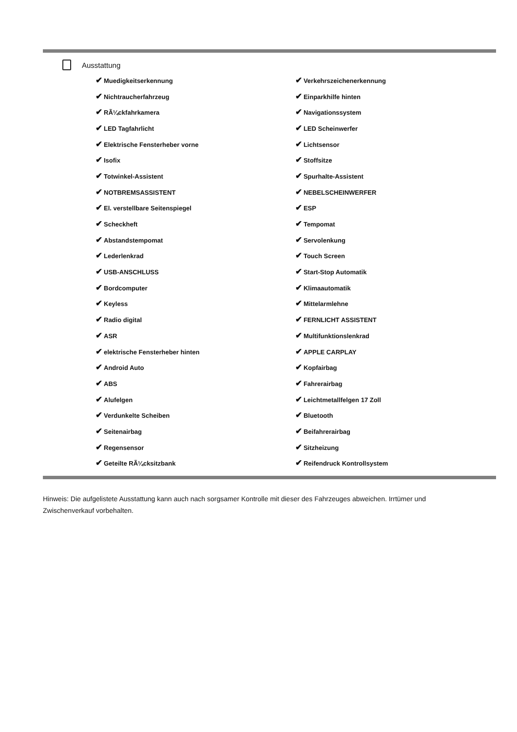Ausstattung
| ✔ Muedigkeitserkennung | ✔ Verkehrszeichenerkennung |
| ✔ Nichtraucherfahrzeug | ✔ Einparkhilfe hinten |
| ✔ RÃ¼ckfahrkamera | ✔ Navigationssystem |
| ✔ LED Tagfahrlicht | ✔ LED Scheinwerfer |
| ✔ Elektrische Fensterheber vorne | ✔ Lichtsensor |
| ✔ Isofix | ✔ Stoffsitze |
| ✔ Totwinkel-Assistent | ✔ Spurhalte-Assistent |
| ✔ NOTBREMSASSISTENT | ✔ NEBELSCHEINWERFER |
| ✔ El. verstellbare Seitenspiegel | ✔ ESP |
| ✔ Scheckheft | ✔ Tempomat |
| ✔ Abstandstempomat | ✔ Servolenkung |
| ✔ Lederlenkrad | ✔ Touch Screen |
| ✔ USB-ANSCHLUSS | ✔ Start-Stop Automatik |
| ✔ Bordcomputer | ✔ Klimaautomatik |
| ✔ Keyless | ✔ Mittelarmlehne |
| ✔ Radio digital | ✔ FERNLICHT ASSISTENT |
| ✔ ASR | ✔ Multifunktionslenkrad |
| ✔ elektrische Fensterheber hinten | ✔ APPLE CARPLAY |
| ✔ Android Auto | ✔ Kopfairbag |
| ✔ ABS | ✔ Fahrerairbag |
| ✔ Alufelgen | ✔ Leichtmetallfelgen 17 Zoll |
| ✔ Verdunkelte Scheiben | ✔ Bluetooth |
| ✔ Seitenairbag | ✔ Beifahrerairbag |
| ✔ Regensensor | ✔ Sitzheizung |
| ✔ Geteilte RÃ¼cksitzbank | ✔ Reifendruck Kontrollsystem |
Hinweis: Die aufgelistete Ausstattung kann auch nach sorgsamer Kontrolle mit dieser des Fahrzeuges abweichen. Irrtümer und Zwischenverkauf vorbehalten.